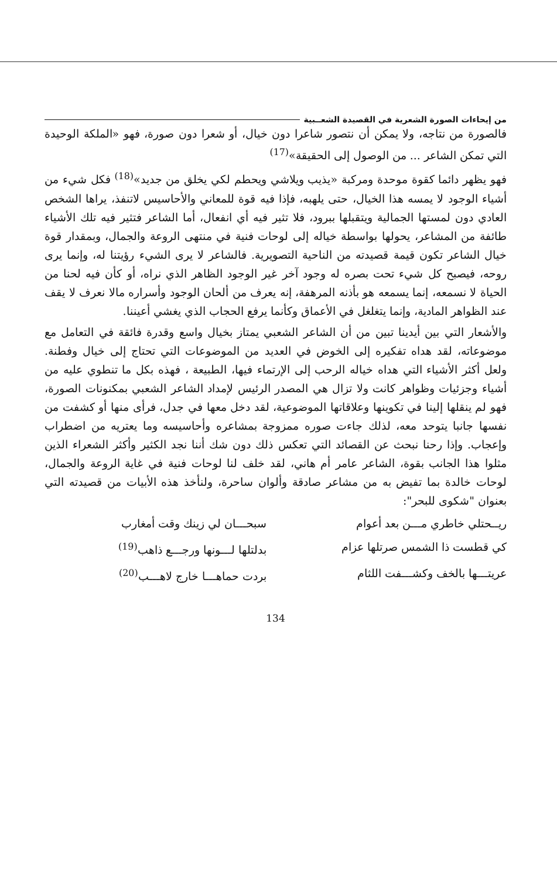من إيحاءات الصورة الشعرية في القصيدة الشعــبية
فالصورة من نتاجه، ولا يمكن أن نتصور شاعرا دون خيال، أو شعرا دون صورة، فهو «الملكة الوحيدة التي تمكن الشاعر ... من الوصول إلى الحقيقة»<sup>(17)</sup>
فهو يظهر دائما كقوة موحدة ومركبة «يذيب ويلاشي ويحطم لكي يخلق من جديد»<sup>(18)</sup> فكل شيء من أشياء الوجود لا يمسه هذا الخيال، حتى يلهبه، فإذا فيه قوة للمعاني والأحاسيس لاتنفذ، يراها الشخص العادي دون لمستها الجمالية ويتقبلها ببرود، فلا تثير فيه أي انفعال، أما الشاعر فتثير فيه تلك الأشياء طائفة من المشاعر، يحولها بواسطة خياله إلى لوحات فنية في منتهى الروعة والجمال، وبمقدار قوة خيال الشاعر تكون قيمة قصيدته من الناحية التصويرية. فالشاعر لا يرى الشيء رؤيتنا له، وإنما يرى روحه، فيصبح كل شيء تحت بصره له وجود آخر غير الوجود الظاهر الذي نراه، أو كأن فيه لحنا من الحياة لا نسمعه، إنما يسمعه هو بأذنه المرهفة، إنه يعرف من ألحان الوجود وأسراره مالا نعرف لا يقف عند الظواهر المادية، وإنما يتغلغل في الأعماق وكأنما يرفع الحجاب الذي يغشي أعيننا.
والأشعار التي بين أيدينا تبين من أن الشاعر الشعبي يمتاز بخيال واسع وقدرة فائقة في التعامل مع موضوعاته، لقد هداه تفكيره إلى الخوض في العديد من الموضوعات التي تحتاج إلى خيال وفطنة. ولعل أكثر الأشياء التي هداه خياله الرحب إلى الإرتماء فيها، الطبيعة ، فهذه بكل ما تنطوي عليه من أشياء وجزئيات وظواهر كانت ولا تزال هي المصدر الرئيس لإمداد الشاعر الشعبي بمكنونات الصورة، فهو لم ينقلها إلينا في تكوينها وعلاقاتها الموضوعية، لقد دخل معها في جدل، فرأى منها أو كشفت من نفسها جانبا يتوحد معه، لذلك جاءت صوره ممزوجة بمشاعره وأحاسيسه وما يعتريه من اضطراب وإعجاب. وإذا رحنا نبحث عن القصائد التي تعكس ذلك دون شك أننا نجد الكثير وأكثر الشعراء الذين مثلوا هذا الجانب بقوة، الشاعر عامر أم هاني، لقد خلف لنا لوحات فنية في غاية الروعة والجمال، لوحات خالدة بما تفيض به من مشاعر صادقة وألوان ساحرة، ولنأخذ هذه الأبيات من قصيدته التي بعنوان "شكوى للبحر":
ريــحتلي خاطري مـــن بعد أعوام سبحـــان لي زينك وقت أمغارب
كي قطست ذا الشمس صرتلها عزام بدلتلها لـــونها ورجـــع ذاهب<sup>(19)</sup>
عريتـــها بالخف وكشـــفت اللثام
بردت حماهـــا خارج لاهـــب<sup>(20)</sup>
134